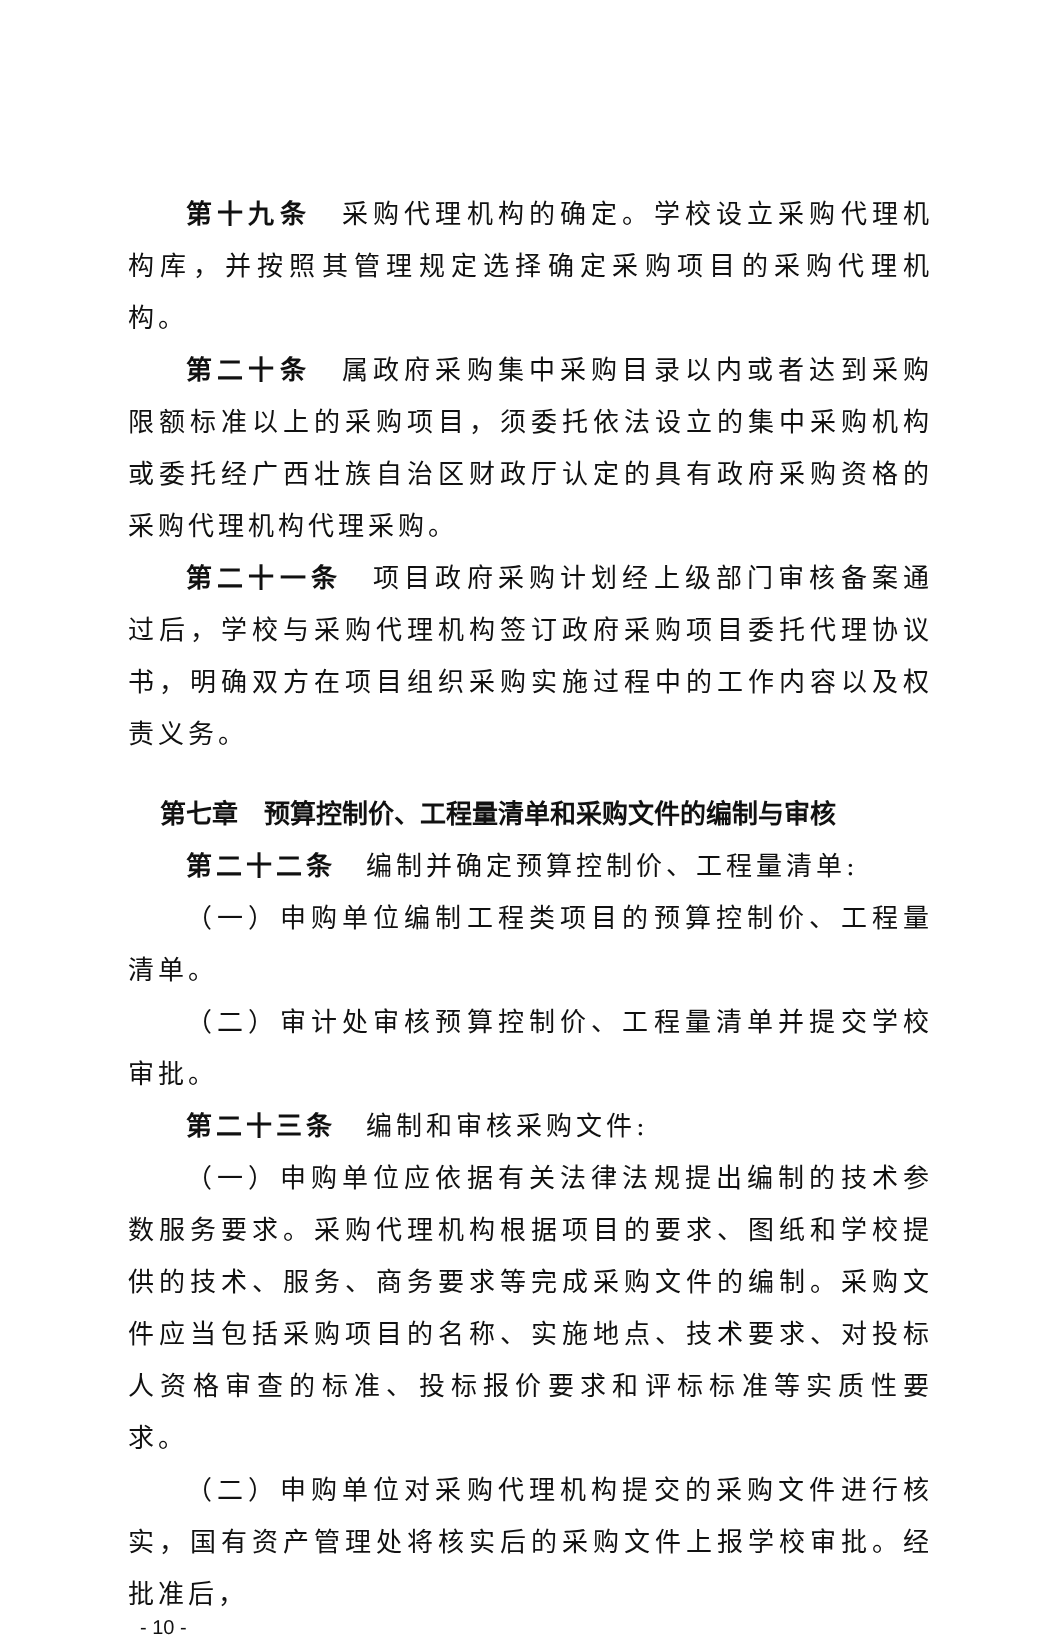第十九条　采购代理机构的确定。学校设立采购代理机构库，并按照其管理规定选择确定采购项目的采购代理机构。
第二十条　属政府采购集中采购目录以内或者达到采购限额标准以上的采购项目，须委托依法设立的集中采购机构或委托经广西壮族自治区财政厅认定的具有政府采购资格的采购代理机构代理采购。
第二十一条　项目政府采购计划经上级部门审核备案通过后，学校与采购代理机构签订政府采购项目委托代理协议书，明确双方在项目组织采购实施过程中的工作内容以及权责义务。
第七章　预算控制价、工程量清单和采购文件的编制与审核
第二十二条　编制并确定预算控制价、工程量清单:
（一）申购单位编制工程类项目的预算控制价、工程量清单。
（二）审计处审核预算控制价、工程量清单并提交学校审批。
第二十三条　编制和审核采购文件:
（一）申购单位应依据有关法律法规提出编制的技术参数服务要求。采购代理机构根据项目的要求、图纸和学校提供的技术、服务、商务要求等完成采购文件的编制。采购文件应当包括采购项目的名称、实施地点、技术要求、对投标人资格审查的标准、投标报价要求和评标标准等实质性要求。
（二）申购单位对采购代理机构提交的采购文件进行核实，国有资产管理处将核实后的采购文件上报学校审批。经批准后，
- 10 -